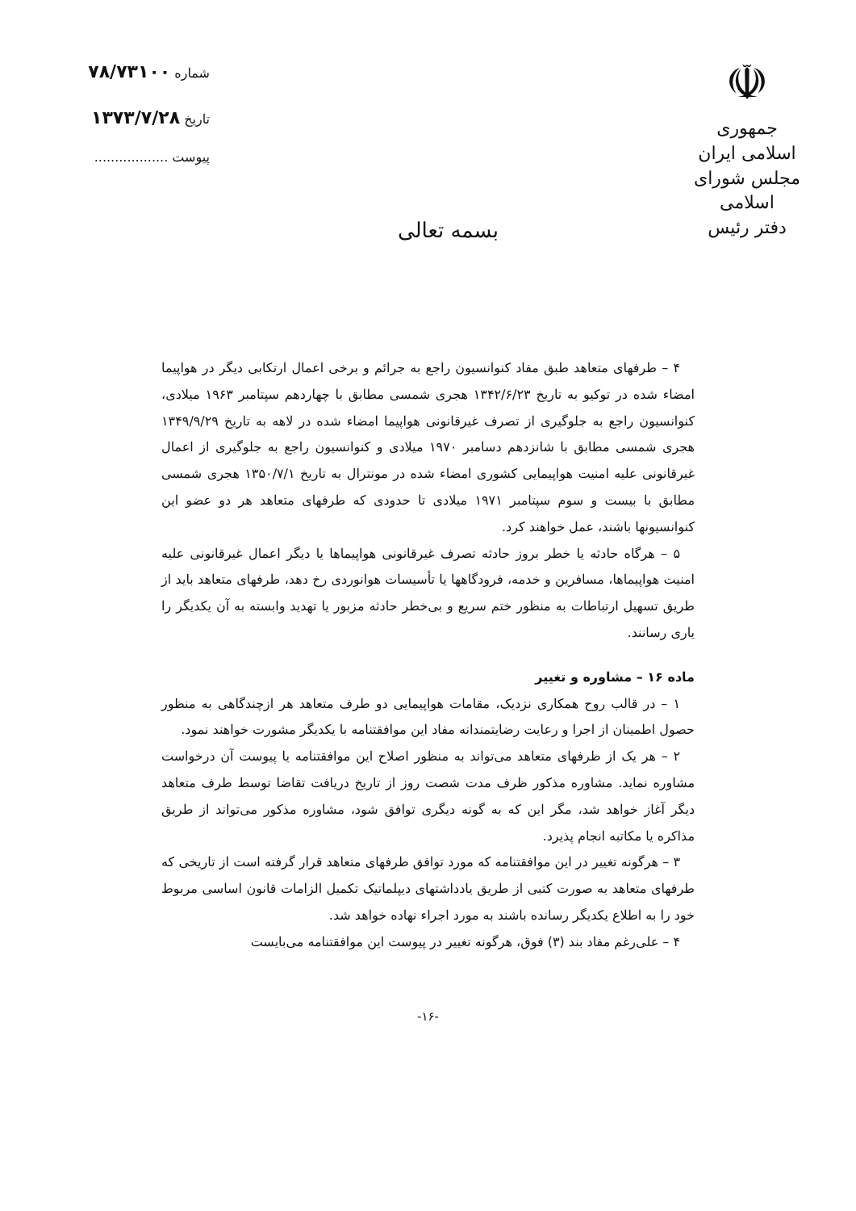☫
جمهوری اسلامی ایران
مجلس شورای اسلامی
دفتر رئیس
بسمه تعالی
شماره ۷۸/۷۳۱۰۰
تاریخ ۱۳۷۳/۷/۲۸
پیوست ..................
۴ – طرفهای متعاهد طبق مفاد کنوانسیون راجع به جرائم و برخی اعمال ارتکابی دیگر در هواپیما امضاء شده در توکیو به تاریخ ۱۳۴۲/۶/۲۳ هجری شمسی مطابق با چهاردهم سپتامبر ۱۹۶۳ میلادی، کنوانسیون راجع به جلوگیری از تصرف غیرقانونی هواپیما امضاء شده در لاهه به تاریخ ۱۳۴۹/۹/۲۹ هجری شمسی مطابق با شانزدهم دسامبر ۱۹۷۰ میلادی و کنوانسیون راجع به جلوگیری از اعمال غیرقانونی علیه امنیت هواپیمایی کشوری امضاء شده در مونترال به تاریخ ۱۳۵۰/۷/۱ هجری شمسی مطابق با بیست و سوم سپتامبر ۱۹۷۱ میلادی تا حدودی که طرفهای متعاهد هر دو عضو این کنوانسیونها باشند، عمل خواهند کرد.
۵ – هرگاه حادثه یا خطر بروز حادثه تصرف غیرقانونی هواپیماها یا دیگر اعمال غیرقانونی علیه امنیت هواپیماها، مسافرین و خدمه، فرودگاهها یا تأسیسات هوانوردی رخ دهد، طرفهای متعاهد باید از طریق تسهیل ارتباطات به منظور ختم سریع و بی‌خطر حادثه مزبور یا تهدید وابسته به آن یکدیگر را یاری رسانند.
ماده ۱۶ – مشاوره و تغییر
۱ – در قالب روح همکاری نزدیک، مقامات هواپیمایی دو طرف متعاهد هر ازچندگاهی به منظور حصول اطمینان از اجرا و رعایت رضایتمندانه مفاد این موافقتنامه با یکدیگر مشورت خواهند نمود.
۲ – هر یک از طرفهای متعاهد می‌تواند به منظور اصلاح این موافقتنامه یا پیوست آن درخواست مشاوره نماید. مشاوره مذکور ظرف مدت شصت روز از تاریخ دریافت تقاضا توسط طرف متعاهد دیگر آغاز خواهد شد، مگر این که به گونه دیگری توافق شود، مشاوره مذکور می‌تواند از طریق مذاکره یا مکاتبه انجام پذیرد.
۳ – هرگونه تغییر در این موافقتنامه که مورد توافق طرفهای متعاهد قرار گرفته است از تاریخی که طرفهای متعاهد به صورت کتبی از طریق یادداشتهای دیپلماتیک تکمیل الزامات قانون اساسی مربوط خود را به اطلاع یکدیگر رسانده باشند به مورد اجراء نهاده خواهد شد.
۴ – علی‌رغم مفاد بند (۳) فوق، هرگونه تغییر در پیوست این موافقتنامه می‌بایست
-۱۶-